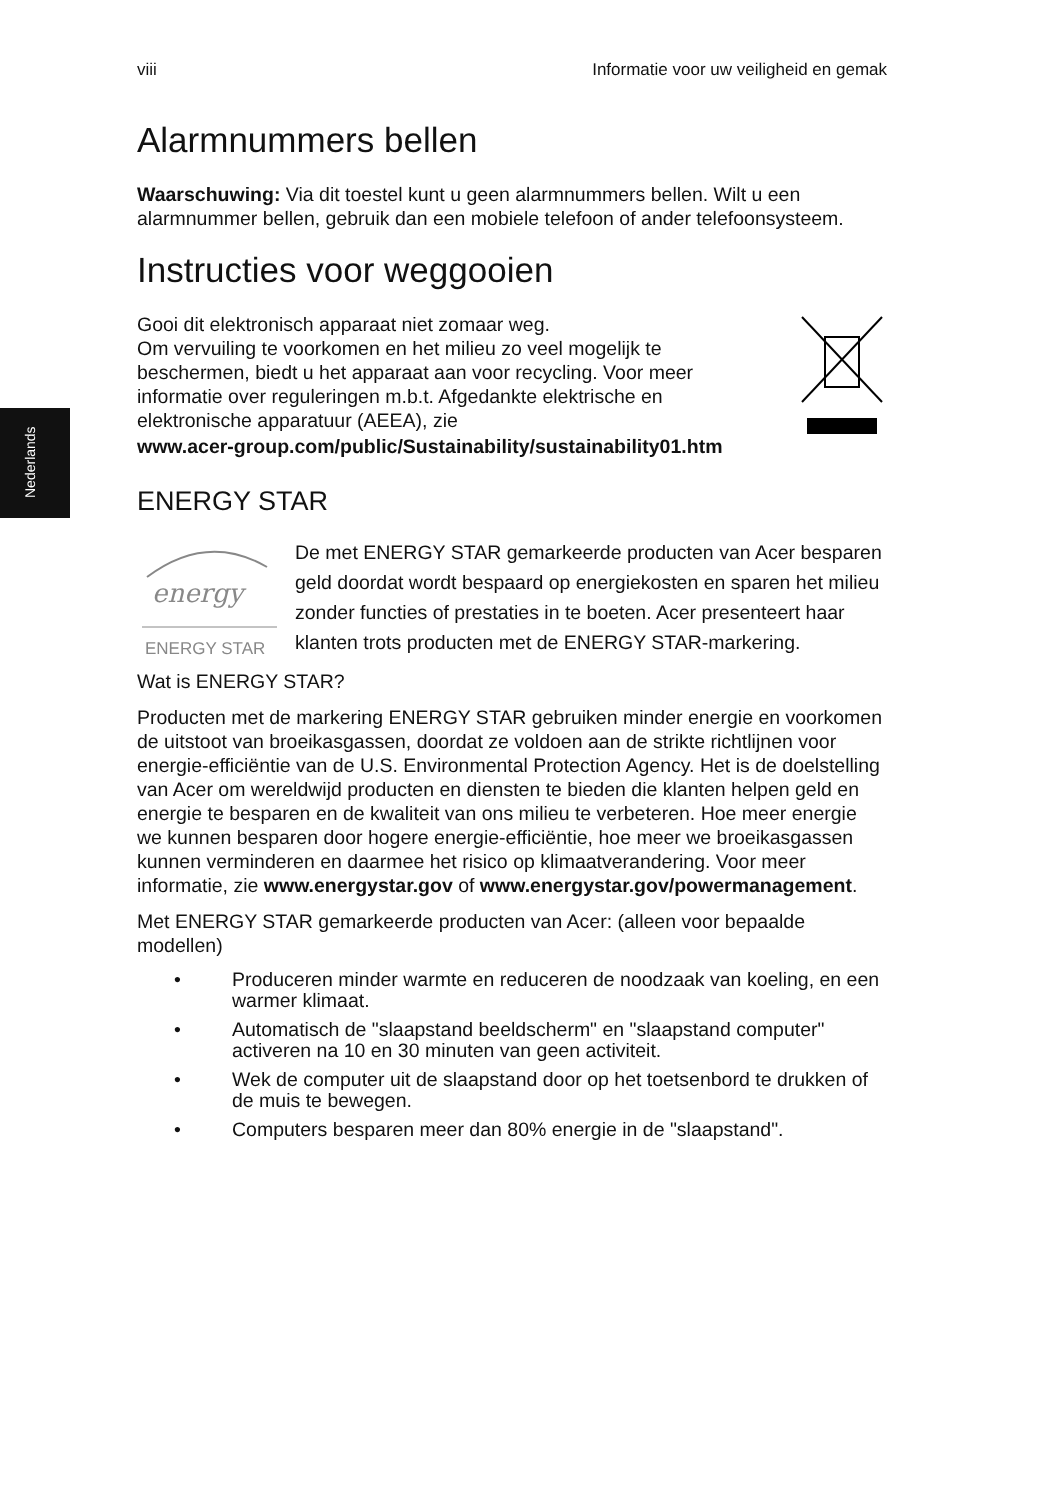Nederlands
viii Informatie voor uw veiligheid en gemak
Alarmnummers bellen
Waarschuwing: Via dit toestel kunt u geen alarmnummers bellen. Wilt u een alarmnummer bellen, gebruik dan een mobiele telefoon of ander telefoonsysteem.
Instructies voor weggooien
Gooi dit elektronisch apparaat niet zomaar weg.
Om vervuiling te voorkomen en het milieu zo veel mogelijk te beschermen, biedt u het apparaat aan voor recycling. Voor meer informatie over reguleringen m.b.t. Afgedankte elektrische en elektronische apparatuur (AEEA), zie
www.acer-group.com/public/Sustainability/sustainability01.htm
ENERGY STAR
energy
ENERGY STAR
De met ENERGY STAR gemarkeerde producten van Acer besparen geld doordat wordt bespaard op energiekosten en sparen het milieu zonder functies of prestaties in te boeten. Acer presenteert haar klanten trots producten met de ENERGY STAR-markering.
Wat is ENERGY STAR?
Producten met de markering ENERGY STAR gebruiken minder energie en voorkomen de uitstoot van broeikasgassen, doordat ze voldoen aan de strikte richtlijnen voor energie-efficiëntie van de U.S. Environmental Protection Agency. Het is de doelstelling van Acer om wereldwijd producten en diensten te bieden die klanten helpen geld en energie te besparen en de kwaliteit van ons milieu te verbeteren. Hoe meer energie we kunnen besparen door hogere energie-efficiëntie, hoe meer we broeikasgassen kunnen verminderen en daarmee het risico op klimaatverandering. Voor meer informatie, zie www.energystar.gov of www.energystar.gov/powermanagement.
Met ENERGY STAR gemarkeerde producten van Acer: (alleen voor bepaalde modellen)
• Produceren minder warmte en reduceren de noodzaak van koeling, en een warmer klimaat.
• Automatisch de "slaapstand beeldscherm" en "slaapstand computer" activeren na 10 en 30 minuten van geen activiteit.
• Wek de computer uit de slaapstand door op het toetsenbord te drukken of de muis te bewegen.
• Computers besparen meer dan 80% energie in de "slaapstand".